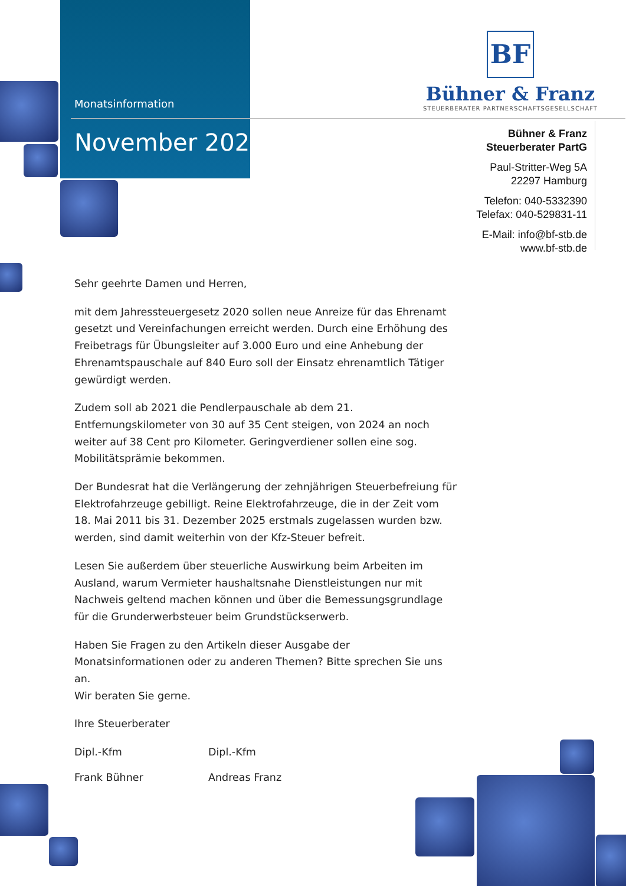Monatsinformation
November 2020
BF
Bühner & Franz
STEUERBERATER PARTNERSCHAFTSGESELLSCHAFT
Bühner & Franz
Steuerberater PartG
Paul-Stritter-Weg 5A
22297 Hamburg
Telefon: 040-5332390
Telefax: 040-529831-11
E-Mail: info@bf-stb.de
www.bf-stb.de
Sehr geehrte Damen und Herren,
mit dem Jahressteuergesetz 2020 sollen neue Anreize für das Ehrenamt gesetzt und Vereinfachungen erreicht werden. Durch eine Erhöhung des Freibetrags für Übungsleiter auf 3.000 Euro und eine Anhebung der Ehrenamtspauschale auf 840 Euro soll der Einsatz ehrenamtlich Tätiger gewürdigt werden.
Zudem soll ab 2021 die Pendlerpauschale ab dem 21. Entfernungskilometer von 30 auf 35 Cent steigen, von 2024 an noch weiter auf 38 Cent pro Kilometer. Geringverdiener sollen eine sog. Mobilitätsprämie bekommen.
Der Bundesrat hat die Verlängerung der zehnjährigen Steuerbefreiung für Elektrofahrzeuge gebilligt. Reine Elektrofahrzeuge, die in der Zeit vom 18. Mai 2011 bis 31. Dezember 2025 erstmals zugelassen wurden bzw. werden, sind damit weiterhin von der Kfz-Steuer befreit.
Lesen Sie außerdem über steuerliche Auswirkung beim Arbeiten im Ausland, warum Vermieter haushaltsnahe Dienstleistungen nur mit Nachweis geltend machen können und über die Bemessungsgrundlage für die Grunderwerbsteuer beim Grundstückserwerb.
Haben Sie Fragen zu den Artikeln dieser Ausgabe der Monatsinformationen oder zu anderen Themen? Bitte sprechen Sie uns an.
Wir beraten Sie gerne.
Ihre Steuerberater
Dipl.-Kfm Dipl.-Kfm
Frank Bühner Andreas Franz